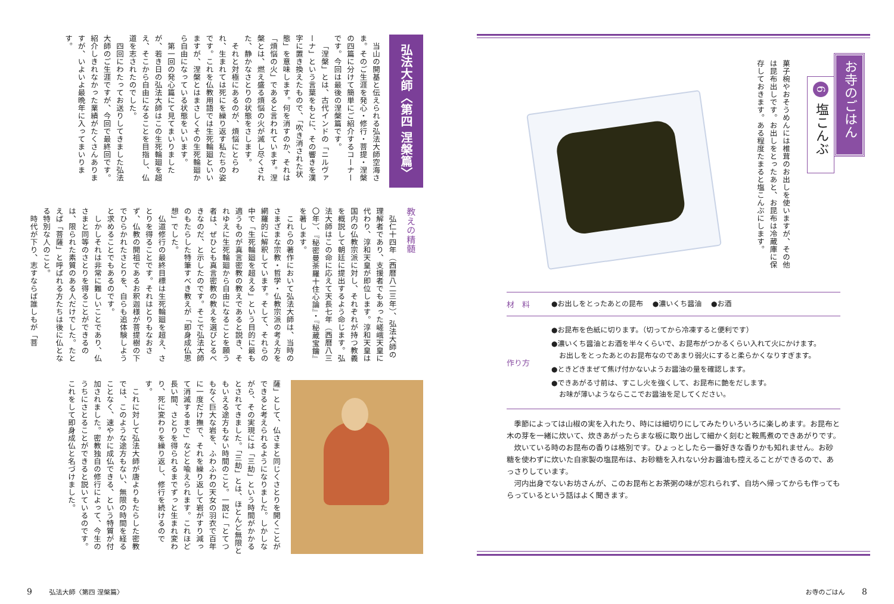お寺のごはん
6 塩こんぶ
菓子椀やおそうめんには椎茸のお出しを使いますが、その他は昆布出しです。お出しをとったあと、お昆布は冷蔵庫に保存しておきます。ある程度たまると塩こんぶにします。
| 材 料 | ●お出しをとったあとの昆布 ●濃いくち醤油 ●お酒 |
| 作り方 | ●お昆布を色紙に切ります。（切ってから冷凍すると便利です） ●濃いくち醤油とお酒を半々くらいで、お昆布がつかるくらい入れて火にかけます。 お出しをとったあとのお昆布なのであまり弱火にすると柔らかくなりすぎます。 ●ときどきまぜて焦げ付かないようお醤油の量を確認します。 ●できあがる寸前は、すこし火を強くして、お昆布に艶をだします。 お味が薄いようならここでお醤油を足してください。 |
季節によっては山椒の実を入れたり、時には細切りにしてみたりいろいろに楽しめます。お昆布と木の芽を一緒に炊いて、炊きあがったらまな板に取り出して細かく刻むと鞍馬煮のできあがりです。
炊いている時のお昆布の香りは格別です。ひょっとしたら一番好きな香りかも知れません。お砂糖を使わずに炊いた自家製の塩昆布は、お砂糖を入れない分お醤油も控えることができるので、あっさりしています。
河内出身でないお坊さんが、このお昆布とお茶粥の味が忘れられず、自坊へ帰ってからも作ってもらっているという話はよく聞きます。
弘法大師〈第四 涅槃篇〉
当山の開基と伝えられる弘法大師空海さま。そのご生涯を発心・修行・菩提・涅槃の四篇に分けて簡単にご紹介するコーナーです。今回は最後の涅槃篇です。
「涅槃」とは、古代インドの「ニルヴァーナ」という言葉をもとに、その響きを漢字に置き換えたもので、「吹き消された状態」を意味します。何を消すのか、それは「煩悩の火」であると言われています。涅槃とは、燃え盛る煩悩の火が滅し尽くされた、静かなさとりの状態をさします。
それと対極にあるのが、煩悩にとらわれ、生まれては死にを繰り返す私たちの姿です。これを仏教用語では生死輪廻といいますが、涅槃とはまさしくその生死輪廻から自由になっている状態をいいます。
第一回の発心篇にて見てまいりましたが、若き日の弘法大師はこの生死輪廻を超え、そこから自由になることを目指し、仏道を志されたのでした。
四回にわたってお送りしてきました弘法大師のご生涯ですが、今回で最終回です。紹介しきれなかった業績がたくさんありますが、いよいよ最晩年に入ってまいります。
教えの精髄
弘仁十四年（西暦八二三年）、弘法大師の理解者であり、支援者でもあった嵯峨天皇に代わり、淳和天皇が即位します。淳和天皇は国内の仏教宗派に対し、それぞれが持つ教義を概説して朝廷に提出するよう命じます。弘法大師はこの命に応えて天長七年（西暦八三〇年）、『秘密曼荼羅十住心論』・『秘蔵宝鑰』を著します。
これらの著作において弘法大師は、当時のさまざまな宗教・哲学・仏教宗派の考え方を網羅的に解釈しています。そして、それらの中で「生死輪廻を超える」という目的に最も適うものが真言密教の教えであると説き、それゆえに生死輪廻から自由になることを願う者は、ぜひとも真言密教の教えを選びとるべきなのだ、と示したのです。そこで弘法大師のもたらした特筆すべき教えが「即身成仏思想」でした。
仏道修行の最終目標は生死輪廻を超え、さとりを得ることです。それはとりもなおさず、仏教の開祖であるお釈迦様が菩提樹の下でひらかれたさとりを、自らも追体験しようと求めることでもあるのです。
しかしそれは非常に難しいことであり、仏さまと同等のさとりを得ることができるのは、限られた素質のある人だけでした。たとえば「菩薩」と呼ばれる方たちは後に仏となる特別な人のこと。
時代が下り、志すならば誰しもが「菩
薩」として、仏さまと同じくさとりを開くことができると考えられるようになりました。しかしながら、その実現には「三劫」という時間がかかるとされてきました。「三劫」とは、ほとんど無限ともいえる途方もない時間のこと。一説に「とてつもなく巨大な岩を、ふわふわの天女の羽衣で百年に一度だけ撫で、それを繰り返して岩がすり減って消滅するまで」などと喩えられます。これほど長い間、さとりを得られるまでずっと生まれ変わり、死に変わりを繰り返し、修行を続けるのです。
これに対して弘法大師が唐よりもたらした密教では、このような途方もない、無限の時間を経ることなく、速やかに成仏できる、という特質が付加されました。密教独自の修行によって、今生のうちにさとることができると説いているのです。これをして即身成仏と名づけました。
9 弘法大師〈第四 涅槃篇〉 お寺のごはん 8